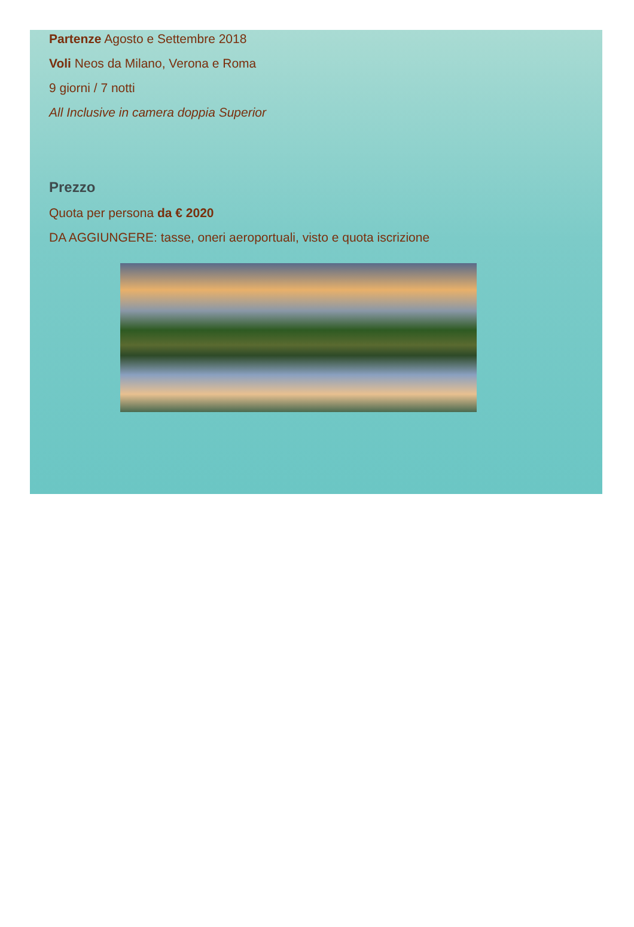Partenze Agosto e Settembre 2018
Voli Neos da Milano, Verona e Roma
9 giorni / 7 notti
All Inclusive in camera doppia Superior
Prezzo
Quota per persona da € 2020
DA AGGIUNGERE: tasse, oneri aeroportuali, visto e quota iscrizione